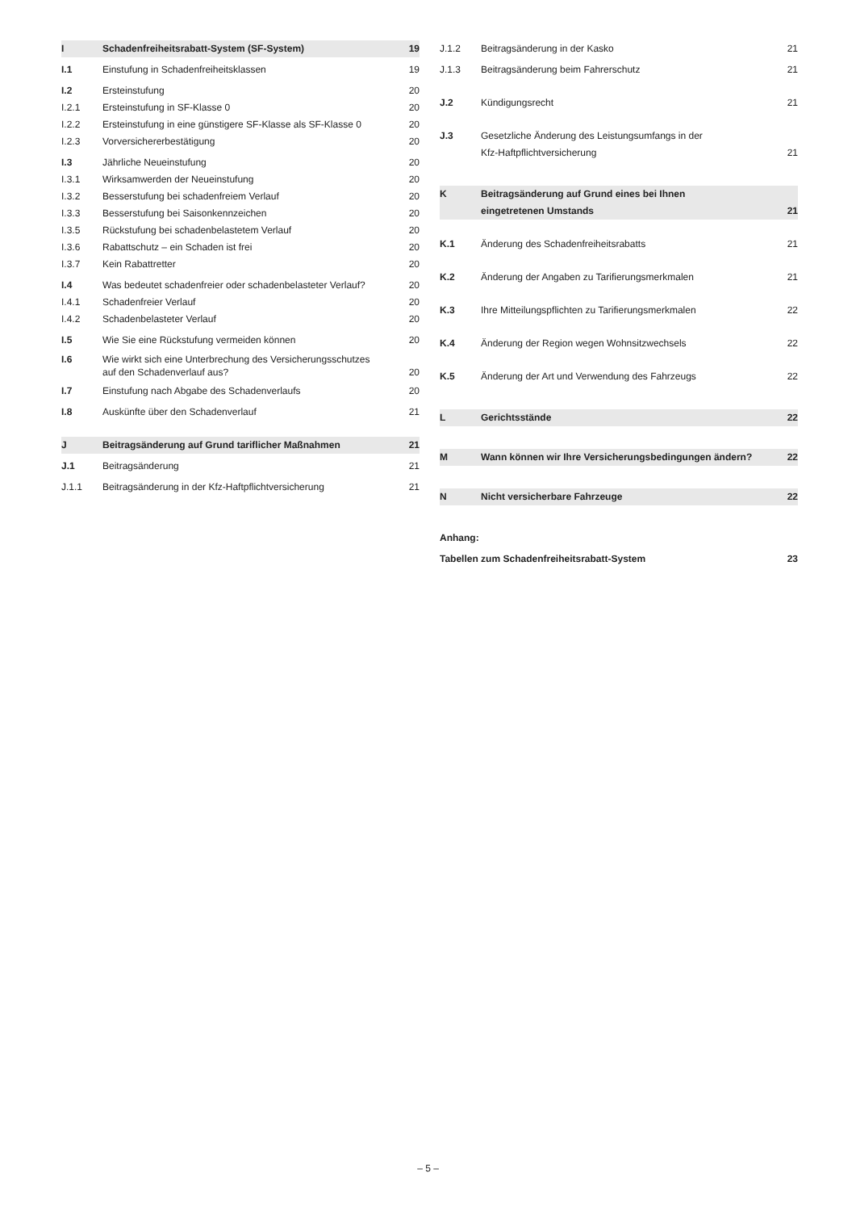I Schadenfreiheitsrabatt-System (SF-System) 19
I.1 Einstufung in Schadenfreiheitsklassen 19
I.2 Ersteinstufung 20
I.2.1 Ersteinstufung in SF-Klasse 0 20
I.2.2 Ersteinstufung in eine günstigere SF-Klasse als SF-Klasse 0 20
I.2.3 Vorversichererbestätigung 20
I.3 Jährliche Neueinstufung 20
I.3.1 Wirksamwerden der Neueinstufung 20
I.3.2 Besserstufung bei schadenfreiem Verlauf 20
I.3.3 Besserstufung bei Saisonkennzeichen 20
I.3.5 Rückstufung bei schadenbelastetem Verlauf 20
I.3.6 Rabattschutz – ein Schaden ist frei 20
I.3.7 Kein Rabattretter 20
I.4 Was bedeutet schadenfreier oder schadenbelasteter Verlauf? 20
I.4.1 Schadenfreier Verlauf 20
I.4.2 Schadenbelasteter Verlauf 20
I.5 Wie Sie eine Rückstufung vermeiden können 20
I.6 Wie wirkt sich eine Unterbrechung des Versicherungsschutzes
auf den Schadenverlauf aus? 20
I.7 Einstufung nach Abgabe des Schadenverlaufs 20
I.8 Auskünfte über den Schadenverlauf 21
J Beitragsänderung auf Grund tariflicher Maßnahmen 21
J.1 Beitragsänderung 21
J.1.1 Beitragsänderung in der Kfz-Haftpflichtversicherung 21
J.1.2 Beitragsänderung in der Kasko 21
J.1.3 Beitragsänderung beim Fahrerschutz 21
J.2 Kündigungsrecht 21
J.3 Gesetzliche Änderung des Leistungsumfangs in der
Kfz-Haftpflichtversicherung 21
K Beitragsänderung auf Grund eines bei Ihnen
eingetretenen Umstands 21
K.1 Änderung des Schadenfreiheitsrabatts 21
K.2 Änderung der Angaben zu Tarifierungsmerkmalen 21
K.3 Ihre Mitteilungspflichten zu Tarifierungsmerkmalen 22
K.4 Änderung der Region wegen Wohnsitzwechsels 22
K.5 Änderung der Art und Verwendung des Fahrzeugs 22
L Gerichtsstände 22
M Wann können wir Ihre Versicherungsbedingungen ändern? 22
N Nicht versicherbare Fahrzeuge 22
Anhang:
Tabellen zum Schadenfreiheitsrabatt-System 23
– 5 –